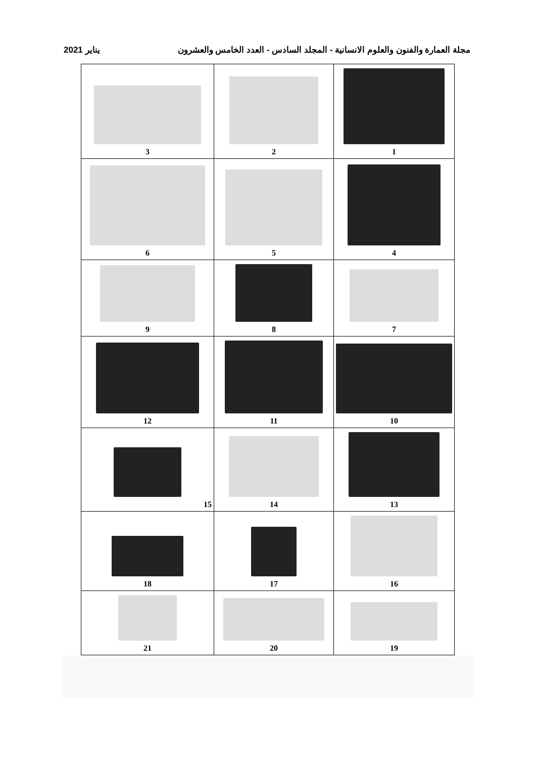يناير 2021 مجلة العمارة والفنون والعلوم الانسانية - المجلد السادس - العدد الخامس والعشرون
| 1 | 2 | 3 |
| 4 | 5 | 6 |
| 7 | 8 | 9 |
| 10 | 11 | 12 |
| 13 | 14 | 15 |
| 16 | 17 | 18 |
| 19 | 20 | 21 |